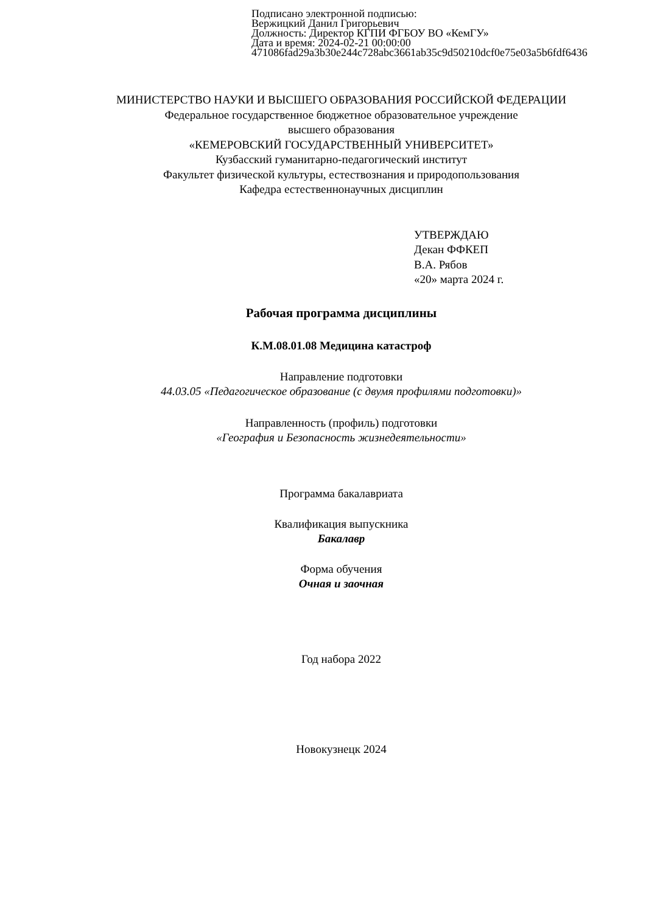Подписано электронной подписью:
Вержицкий Данил Григорьевич
Должность: Директор КГПИ ФГБОУ ВО «КемГУ»
Дата и время: 2024-02-21 00:00:00
471086fad29a3b30e244c728abc3661ab35c9d50210dcf0e75e03a5b6fdf6436
МИНИСТЕРСТВО НАУКИ И ВЫСШЕГО ОБРАЗОВАНИЯ РОССИЙСКОЙ ФЕДЕРАЦИИ
Федеральное государственное бюджетное образовательное учреждение
высшего образования
«КЕМЕРОВСКИЙ ГОСУДАРСТВЕННЫЙ УНИВЕРСИТЕТ»
Кузбасский гуманитарно-педагогический институт
Факультет физической культуры, естествознания и природопользования
Кафедра естественнонаучных дисциплин
УТВЕРЖДАЮ
Декан ФФКЕП
В.А. Рябов
«20» марта 2024 г.
Рабочая программа дисциплины
К.М.08.01.08 Медицина катастроф
Направление подготовки
44.03.05 «Педагогическое образование (с двумя профилями подготовки)»
Направленность (профиль) подготовки
«География и Безопасность жизнедеятельности»
Программа бакалавриата
Квалификация выпускника
Бакалавр
Форма обучения
Очная и заочная
Год набора 2022
Новокузнецк 2024